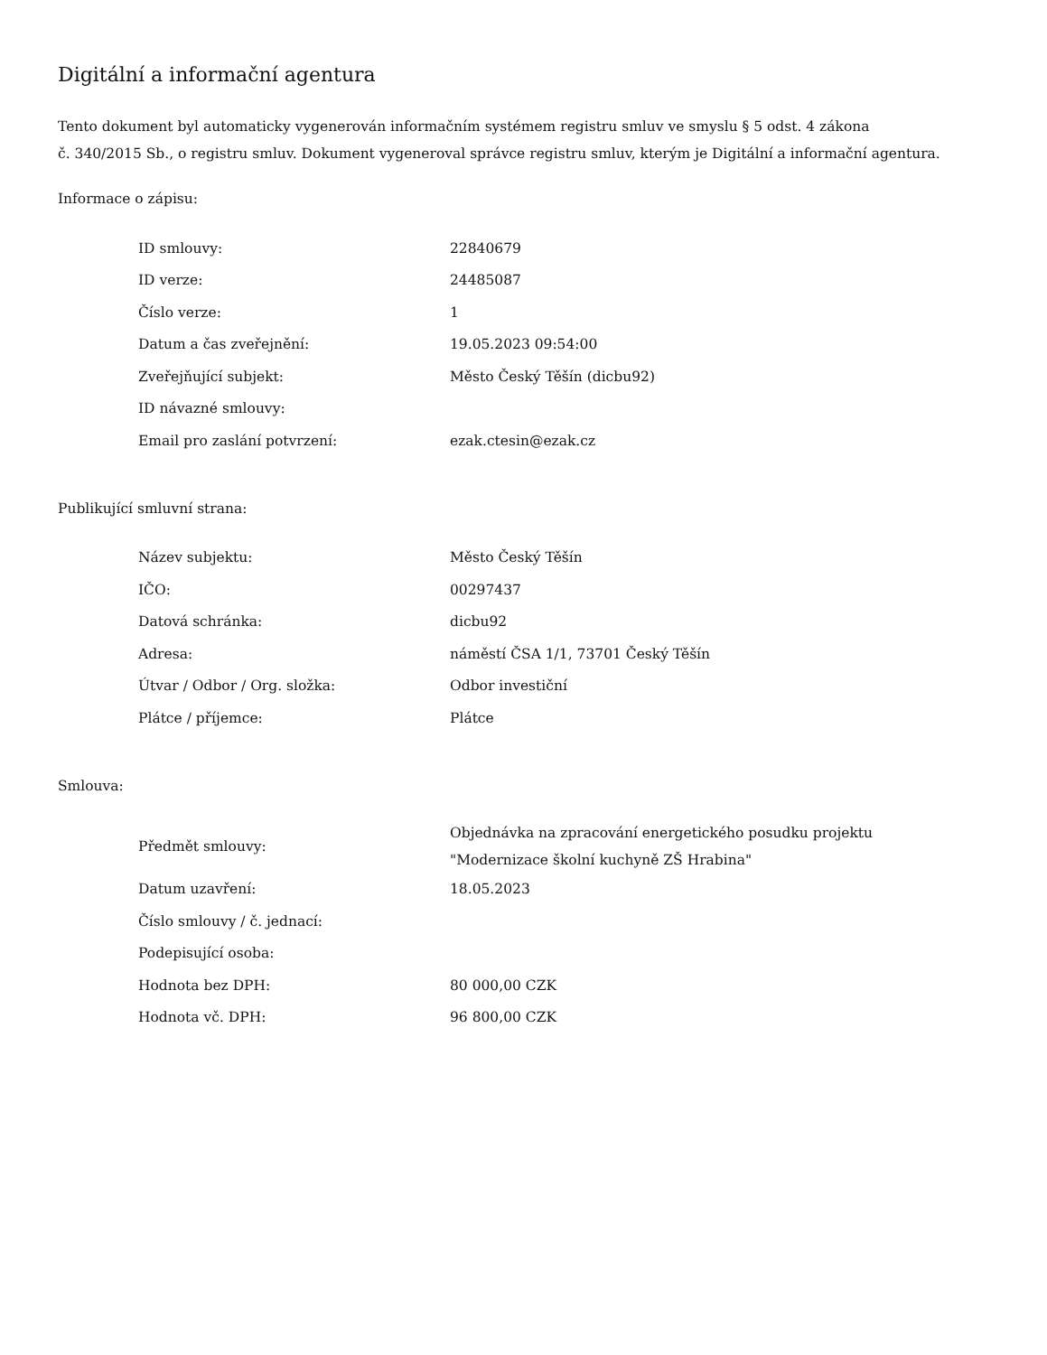Digitální a informační agentura
Tento dokument byl automaticky vygenerován informačním systémem registru smluv ve smyslu § 5 odst. 4 zákona
č. 340/2015 Sb., o registru smluv. Dokument vygeneroval správce registru smluv, kterým je Digitální a informační agentura.
Informace o zápisu:
| ID smlouvy: | 22840679 |
| ID verze: | 24485087 |
| Číslo verze: | 1 |
| Datum a čas zveřejnění: | 19.05.2023 09:54:00 |
| Zveřejňující subjekt: | Město Český Těšín (dicbu92) |
| ID návazné smlouvy: | |
| Email pro zaslání potvrzení: | ezak.ctesin@ezak.cz |
Publikující smluvní strana:
| Název subjektu: | Město Český Těšín |
| IČO: | 00297437 |
| Datová schránka: | dicbu92 |
| Adresa: | náměstí ČSA 1/1, 73701 Český Těšín |
| Útvar / Odbor / Org. složka: | Odbor investiční |
| Plátce / příjemce: | Plátce |
Smlouva:
| Předmět smlouvy: | Objednávka na zpracování energetického posudku projektu "Modernizace školní kuchyně ZŠ Hrabina" |
| Datum uzavření: | 18.05.2023 |
| Číslo smlouvy / č. jednací: | |
| Podepisující osoba: | |
| Hodnota bez DPH: | 80 000,00 CZK |
| Hodnota vč. DPH: | 96 800,00 CZK |